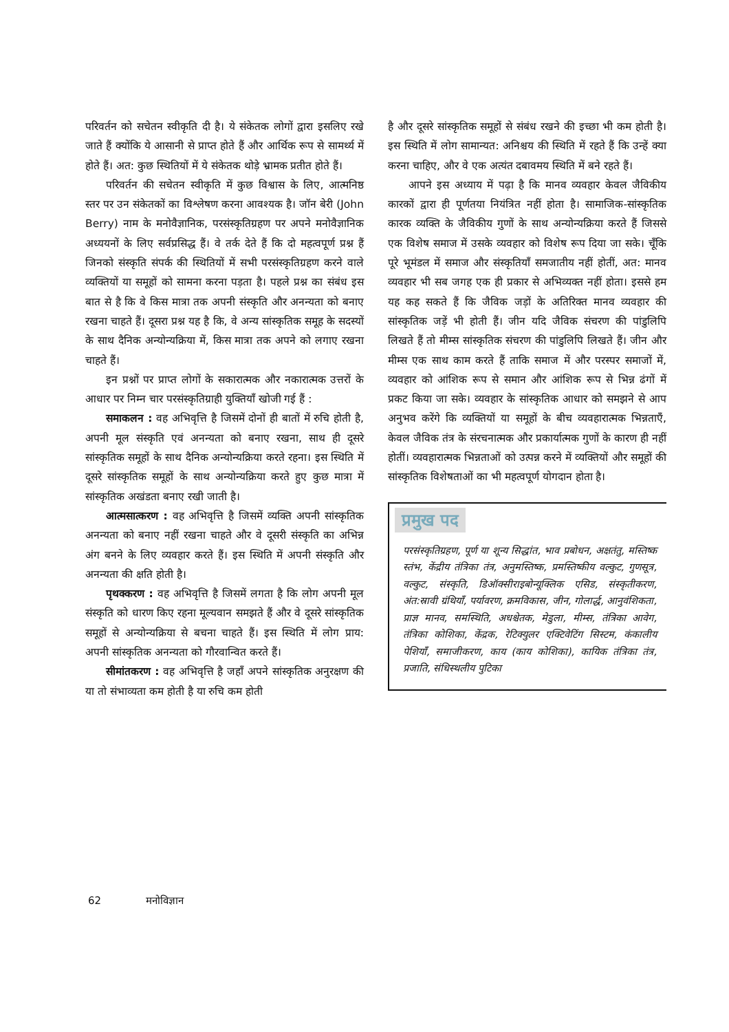परिवर्तन को सचेतन स्वीकृति दी है। ये संकेतक लोगों द्वारा इसलिए रखे जाते हैं क्योंकि ये आसानी से प्राप्त होते हैं और आर्थिक रूप से सामर्थ्य में होते हैं। अत: कुछ स्थितियों में ये संकेतक थोड़े भ्रामक प्रतीत होते हैं।
परिवर्तन की सचेतन स्वीकृति में कुछ विश्वास के लिए, आत्मनिष्ठ स्तर पर उन संकेतकों का विश्लेषण करना आवश्यक है। जॉन बेरी (John Berry) नाम के मनोवैज्ञानिक, परसंस्कृतिग्रहण पर अपने मनोवैज्ञानिक अध्ययनों के लिए सर्वप्रसिद्ध हैं। वे तर्क देते हैं कि दो महत्वपूर्ण प्रश्न हैं जिनको संस्कृति संपर्क की स्थितियों में सभी परसंस्कृतिग्रहण करने वाले व्यक्तियों या समूहों को सामना करना पड़ता है। पहले प्रश्न का संबंध इस बात से है कि वे किस मात्रा तक अपनी संस्कृति और अनन्यता को बनाए रखना चाहते हैं। दूसरा प्रश्न यह है कि, वे अन्य सांस्कृतिक समूह के सदस्यों के साथ दैनिक अन्योन्यक्रिया में, किस मात्रा तक अपने को लगाए रखना चाहते हैं।
इन प्रश्नों पर प्राप्त लोगों के सकारात्मक और नकारात्मक उत्तरों के आधार पर निम्न चार परसंस्कृतिग्राही युक्तियाँ खोजी गई हैं :
समाकलन : वह अभिवृत्ति है जिसमें दोनों ही बातों में रुचि होती है, अपनी मूल संस्कृति एवं अनन्यता को बनाए रखना, साथ ही दूसरे सांस्कृतिक समूहों के साथ दैनिक अन्योन्यक्रिया करते रहना। इस स्थिति में दूसरे सांस्कृतिक समूहों के साथ अन्योन्यक्रिया करते हुए कुछ मात्रा में सांस्कृतिक अखंडता बनाए रखी जाती है।
आत्मसात्करण : वह अभिवृत्ति है जिसमें व्यक्ति अपनी सांस्कृतिक अनन्यता को बनाए नहीं रखना चाहते और वे दूसरी संस्कृति का अभिन्न अंग बनने के लिए व्यवहार करते हैं। इस स्थिति में अपनी संस्कृति और अनन्यता की क्षति होती है।
पृथक्करण : वह अभिवृत्ति है जिसमें लगता है कि लोग अपनी मूल संस्कृति को धारण किए रहना मूल्यवान समझते हैं और वे दूसरे सांस्कृतिक समूहों से अन्योन्यक्रिया से बचना चाहते हैं। इस स्थिति में लोग प्राय: अपनी सांस्कृतिक अनन्यता को गौरवान्वित करते हैं।
सीमांतकरण : वह अभिवृत्ति है जहाँ अपने सांस्कृतिक अनुरक्षण की या तो संभाव्यता कम होती है या रुचि कम होती
है और दूसरे सांस्कृतिक समूहों से संबंध रखने की इच्छा भी कम होती है। इस स्थिति में लोग सामान्यत: अनिश्चय की स्थिति में रहते हैं कि उन्हें क्या करना चाहिए, और वे एक अत्यंत दबावमय स्थिति में बने रहते हैं।
आपने इस अध्याय में पढ़ा है कि मानव व्यवहार केवल जैविकीय कारकों द्वारा ही पूर्णतया नियंत्रित नहीं होता है। सामाजिक-सांस्कृतिक कारक व्यक्ति के जैविकीय गुणों के साथ अन्योन्यक्रिया करते हैं जिससे एक विशेष समाज में उसके व्यवहार को विशेष रूप दिया जा सके। चूँकि पूरे भूमंडल में समाज और संस्कृतियाँ समजातीय नहीं होतीं, अत: मानव व्यवहार भी सब जगह एक ही प्रकार से अभिव्यक्त नहीं होता। इससे हम यह कह सकते हैं कि जैविक जड़ों के अतिरिक्त मानव व्यवहार की सांस्कृतिक जड़ें भी होती हैं। जीन यदि जैविक संचरण की पांडुलिपि लिखते हैं तो मीम्स सांस्कृतिक संचरण की पांडुलिपि लिखते हैं। जीन और मीम्स एक साथ काम करते हैं ताकि समाज में और परस्पर समाजों में, व्यवहार को आंशिक रूप से समान और आंशिक रूप से भिन्न ढंगों में प्रकट किया जा सके। व्यवहार के सांस्कृतिक आधार को समझने से आप अनुभव करेंगे कि व्यक्तियों या समूहों के बीच व्यवहारात्मक भिन्नताएँ, केवल जैविक तंत्र के संरचनात्मक और प्रकार्यात्मक गुणों के कारण ही नहीं होतीं। व्यवहारात्मक भिन्नताओं को उत्पन्न करने में व्यक्तियों और समूहों की सांस्कृतिक विशेषताओं का भी महत्वपूर्ण योगदान होता है।
प्रमुख पद
परसंस्कृतिग्रहण, पूर्ण या शून्य सिद्धांत, भाव प्रबोधन, अक्षतंतु, मस्तिष्क स्तंभ, केंद्रीय तंत्रिका तंत्र, अनुमस्तिष्क, प्रमस्तिष्कीय वल्कुट, गुणसूत्र, वल्कुट, संस्कृति, डिऑक्सीराइबोन्यूक्लिक एसिड, संस्कृतीकरण, अंत:स्रावी ग्रंथियाँ, पर्यावरण, क्रमविकास, जीन, गोलार्द्ध, आनुवंशिकता, प्राज्ञ मानव, समस्थिति, अधश्चेतक, मेडुला, मीम्स, तंत्रिका आवेग, तंत्रिका कोशिका, केंद्रक, रेटिक्युलर एक्टिवेटिंग सिस्टम, कंकालीय पेशियाँ, समाजीकरण, काय (काय कोशिका), कायिक तंत्रिका तंत्र, प्रजाति, संधिस्थलीय पुटिका
62 मनोविज्ञान